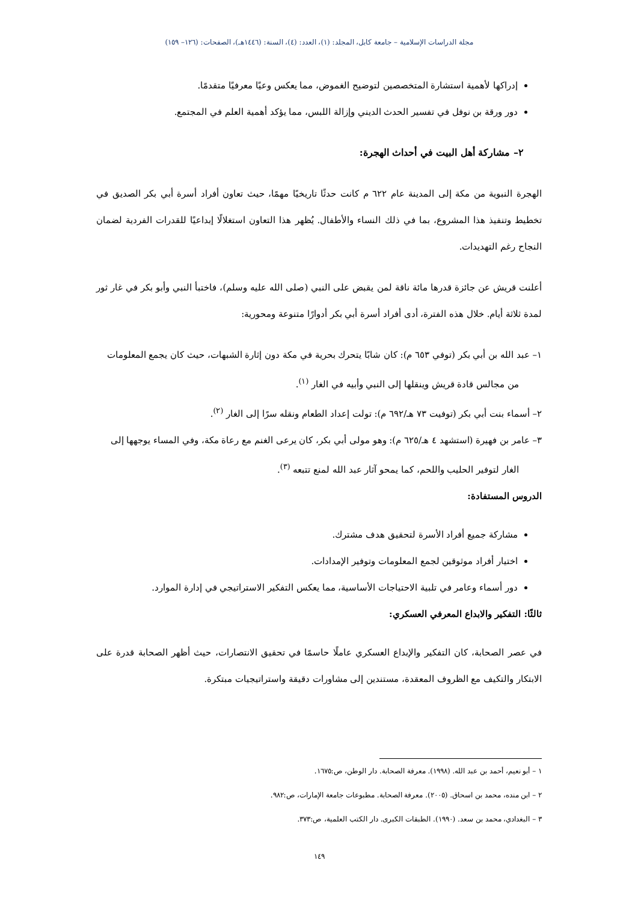مجلة الدراسات الإسلامية – جامعة كابل، المجلد: (١)، العدد: (٤)، السنة: (١٤٤٦هـ)، الصفحات: (١٢٦– ١٥٩)
إدراكها لأهمية استشارة المتخصصين لتوضيح الغموض، مما يعكس وعيًا معرفيًا متقدمًا.
دور ورقة بن نوفل في تفسير الحدث الديني وإزالة اللبس، مما يؤكد أهمية العلم في المجتمع.
٢– مشاركة أهل البيت في أحداث الهجرة:
الهجرة النبوية من مكة إلى المدينة عام ٦٢٢ م كانت حدثًا تاريخيًا مهمًا، حيث تعاون أفراد أسرة أبي بكر الصديق في تخطيط وتنفيذ هذا المشروع، بما في ذلك النساء والأطفال. يُظهر هذا التعاون استغلالًا إبداعيًا للقدرات الفردية لضمان النجاح رغم التهديدات.
أعلنت قريش عن جائزة قدرها مائة ناقة لمن يقبض على النبي (صلى الله عليه وسلم)، فاختبأ النبي وأبو بكر في غار ثور لمدة ثلاثة أيام. خلال هذه الفترة، أدى أفراد أسرة أبي بكر أدوارًا متنوعة ومحورية:
١– عبد الله بن أبي بكر (توفي ٦٥٣ م): كان شابًا يتحرك بحرية في مكة دون إثارة الشبهات، حيث كان يجمع المعلومات من مجالس قادة قريش وينقلها إلى النبي وأبيه في الغار <sup>(١)</sup>.
٢– أسماء بنت أبي بكر (توفيت ٧٣ هـ/٦٩٢ م): تولت إعداد الطعام ونقله سرًا إلى الغار <sup>(٢)</sup>.
٣– عامر بن فهيرة (استشهد ٤ هـ/٦٢٥ م): وهو مولى أبي بكر، كان يرعى الغنم مع رعاة مكة، وفي المساء يوجهها إلى الغار لتوفير الحليب واللحم، كما يمحو آثار عبد الله لمنع تتبعه <sup>(٣)</sup>.
الدروس المستفادة:
مشاركة جميع أفراد الأسرة لتحقيق هدف مشترك.
اختيار أفراد موثوقين لجمع المعلومات وتوفير الإمدادات.
دور أسماء وعامر في تلبية الاحتياجات الأساسية، مما يعكس التفكير الاستراتيجي في إدارة الموارد.
ثالثًا: التفكير والابداع المعرفي العسكري:
في عصر الصحابة، كان التفكير والإبداع العسكري عاملًا حاسمًا في تحقيق الانتصارات، حيث أظهر الصحابة قدرة على الابتكار والتكيف مع الظروف المعقدة، مستندين إلى مشاورات دقيقة واستراتيجيات مبتكرة.
١ – أبو نعيم، أحمد بن عبد الله. (١٩٩٨). معرفة الصحابة. دار الوطن، ص:١٦٧٥.
٢ – ابن منده، محمد بن اسحاق. (٢٠٠٥). معرفة الصحابة. مطبوعات جامعة الإمارات، ص:٩٨٢.
٣ – البغدادي، محمد بن سعد. (١٩٩٠). الطبقات الكبرى. دار الكتب العلمية، ص:٣٧٣.
١٤٩